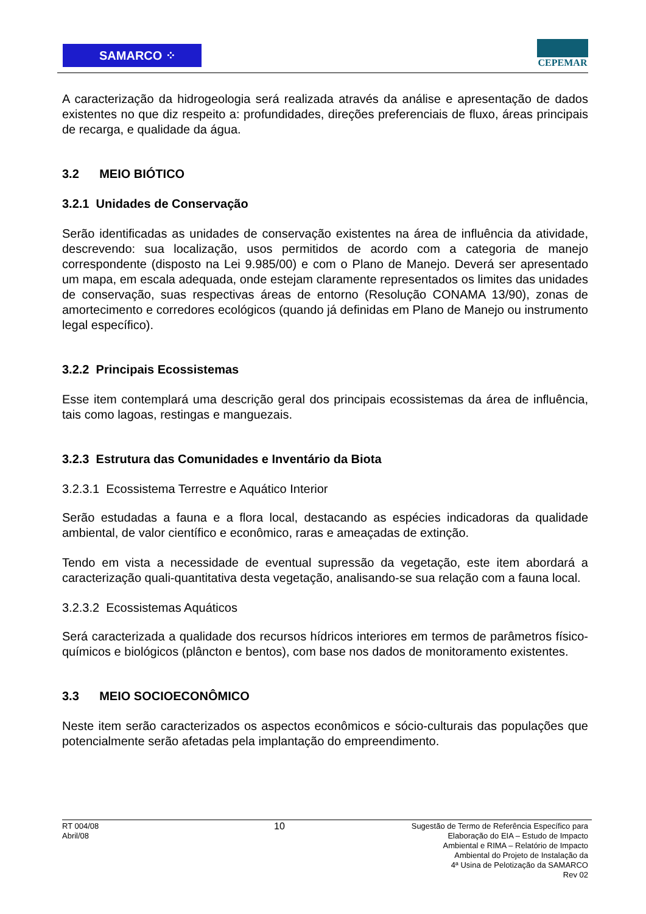SAMARCO ⁘
CEPEMAR
A caracterização da hidrogeologia será realizada através da análise e apresentação de dados existentes no que diz respeito a: profundidades, direções preferenciais de fluxo, áreas principais de recarga, e qualidade da água.
3.2 MEIO BIÓTICO
3.2.1 Unidades de Conservação
Serão identificadas as unidades de conservação existentes na área de influência da atividade, descrevendo: sua localização, usos permitidos de acordo com a categoria de manejo correspondente (disposto na Lei 9.985/00) e com o Plano de Manejo. Deverá ser apresentado um mapa, em escala adequada, onde estejam claramente representados os limites das unidades de conservação, suas respectivas áreas de entorno (Resolução CONAMA 13/90), zonas de amortecimento e corredores ecológicos (quando já definidas em Plano de Manejo ou instrumento legal específico).
3.2.2 Principais Ecossistemas
Esse item contemplará uma descrição geral dos principais ecossistemas da área de influência, tais como lagoas, restingas e manguezais.
3.2.3 Estrutura das Comunidades e Inventário da Biota
3.2.3.1 Ecossistema Terrestre e Aquático Interior
Serão estudadas a fauna e a flora local, destacando as espécies indicadoras da qualidade ambiental, de valor científico e econômico, raras e ameaçadas de extinção.
Tendo em vista a necessidade de eventual supressão da vegetação, este item abordará a caracterização quali-quantitativa desta vegetação, analisando-se sua relação com a fauna local.
3.2.3.2 Ecossistemas Aquáticos
Será caracterizada a qualidade dos recursos hídricos interiores em termos de parâmetros físico-químicos e biológicos (plâncton e bentos), com base nos dados de monitoramento existentes.
3.3 MEIO SOCIOECONÔMICO
Neste item serão caracterizados os aspectos econômicos e sócio-culturais das populações que potencialmente serão afetadas pela implantação do empreendimento.
RT 004/08
Abril/08
10
Sugestão de Termo de Referência Específico para
Elaboração do EIA – Estudo de Impacto
Ambiental e RIMA – Relatório de Impacto
Ambiental do Projeto de Instalação da
4ª Usina de Pelotização da SAMARCO
Rev 02